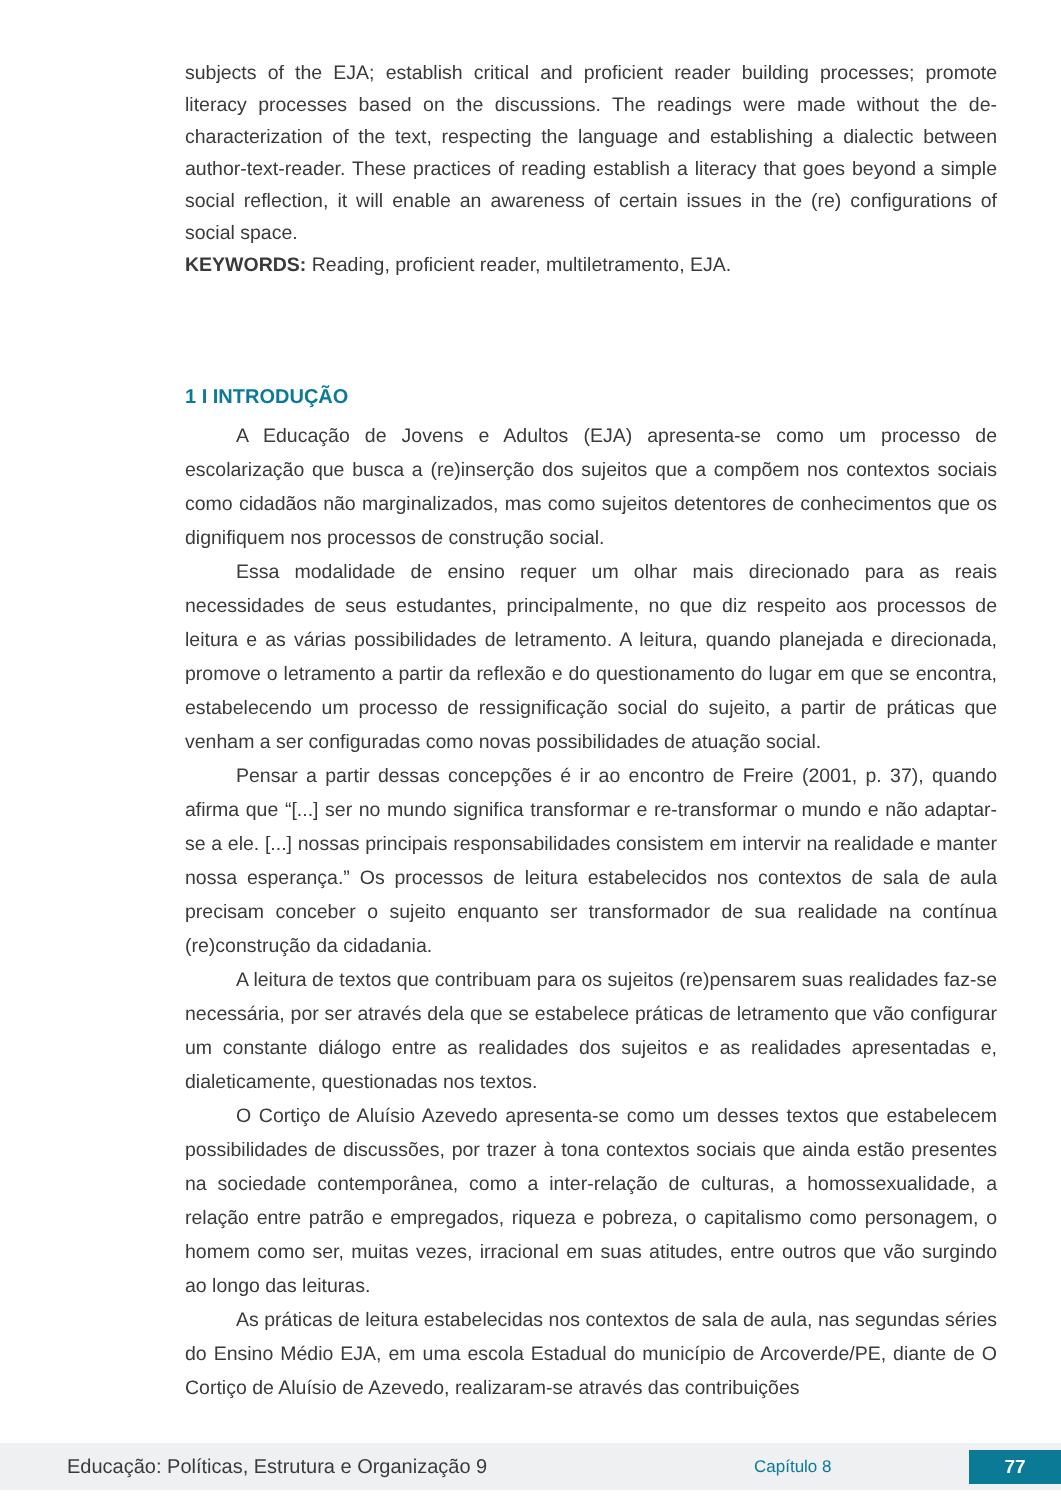subjects of the EJA; establish critical and proficient reader building processes; promote literacy processes based on the discussions. The readings were made without the de-characterization of the text, respecting the language and establishing a dialectic between author-text-reader. These practices of reading establish a literacy that goes beyond a simple social reflection, it will enable an awareness of certain issues in the (re) configurations of social space.
KEYWORDS: Reading, proficient reader, multiletramento, EJA.
1 I INTRODUÇÃO
A Educação de Jovens e Adultos (EJA) apresenta-se como um processo de escolarização que busca a (re)inserção dos sujeitos que a compõem nos contextos sociais como cidadãos não marginalizados, mas como sujeitos detentores de conhecimentos que os dignifiquem nos processos de construção social.
Essa modalidade de ensino requer um olhar mais direcionado para as reais necessidades de seus estudantes, principalmente, no que diz respeito aos processos de leitura e as várias possibilidades de letramento. A leitura, quando planejada e direcionada, promove o letramento a partir da reflexão e do questionamento do lugar em que se encontra, estabelecendo um processo de ressignificação social do sujeito, a partir de práticas que venham a ser configuradas como novas possibilidades de atuação social.
Pensar a partir dessas concepções é ir ao encontro de Freire (2001, p. 37), quando afirma que “[...] ser no mundo significa transformar e re-transformar o mundo e não adaptar-se a ele. [...] nossas principais responsabilidades consistem em intervir na realidade e manter nossa esperança.” Os processos de leitura estabelecidos nos contextos de sala de aula precisam conceber o sujeito enquanto ser transformador de sua realidade na contínua (re)construção da cidadania.
A leitura de textos que contribuam para os sujeitos (re)pensarem suas realidades faz-se necessária, por ser através dela que se estabelece práticas de letramento que vão configurar um constante diálogo entre as realidades dos sujeitos e as realidades apresentadas e, dialeticamente, questionadas nos textos.
O Cortiço de Aluísio Azevedo apresenta-se como um desses textos que estabelecem possibilidades de discussões, por trazer à tona contextos sociais que ainda estão presentes na sociedade contemporânea, como a inter-relação de culturas, a homossexualidade, a relação entre patrão e empregados, riqueza e pobreza, o capitalismo como personagem, o homem como ser, muitas vezes, irracional em suas atitudes, entre outros que vão surgindo ao longo das leituras.
As práticas de leitura estabelecidas nos contextos de sala de aula, nas segundas séries do Ensino Médio EJA, em uma escola Estadual do município de Arcoverde/PE, diante de O Cortiço de Aluísio de Azevedo, realizaram-se através das contribuições
Educação: Políticas, Estrutura e Organização 9 Capítulo 8 77